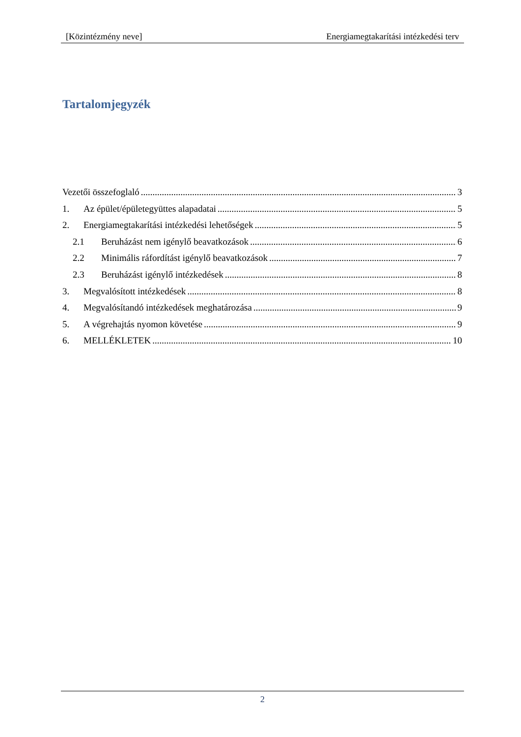[Közintézmény neve] Energiamegtakarítási intézkedési terv
Tartalomjegyzék
Vezetői összefoglaló 3
1. Az épület/épületegyüttes alapadatai 5
2. Energiamegtakarítási intézkedési lehetőségek 5
2.1 Beruházást nem igénylő beavatkozások 6
2.2 Minimális ráfordítást igénylő beavatkozások 7
2.3 Beruházást igénylő intézkedések 8
3. Megvalósított intézkedések 8
4. Megvalósítandó intézkedések meghatározása 9
5. A végrehajtás nyomon követése 9
6. MELLÉKLETEK 10
2